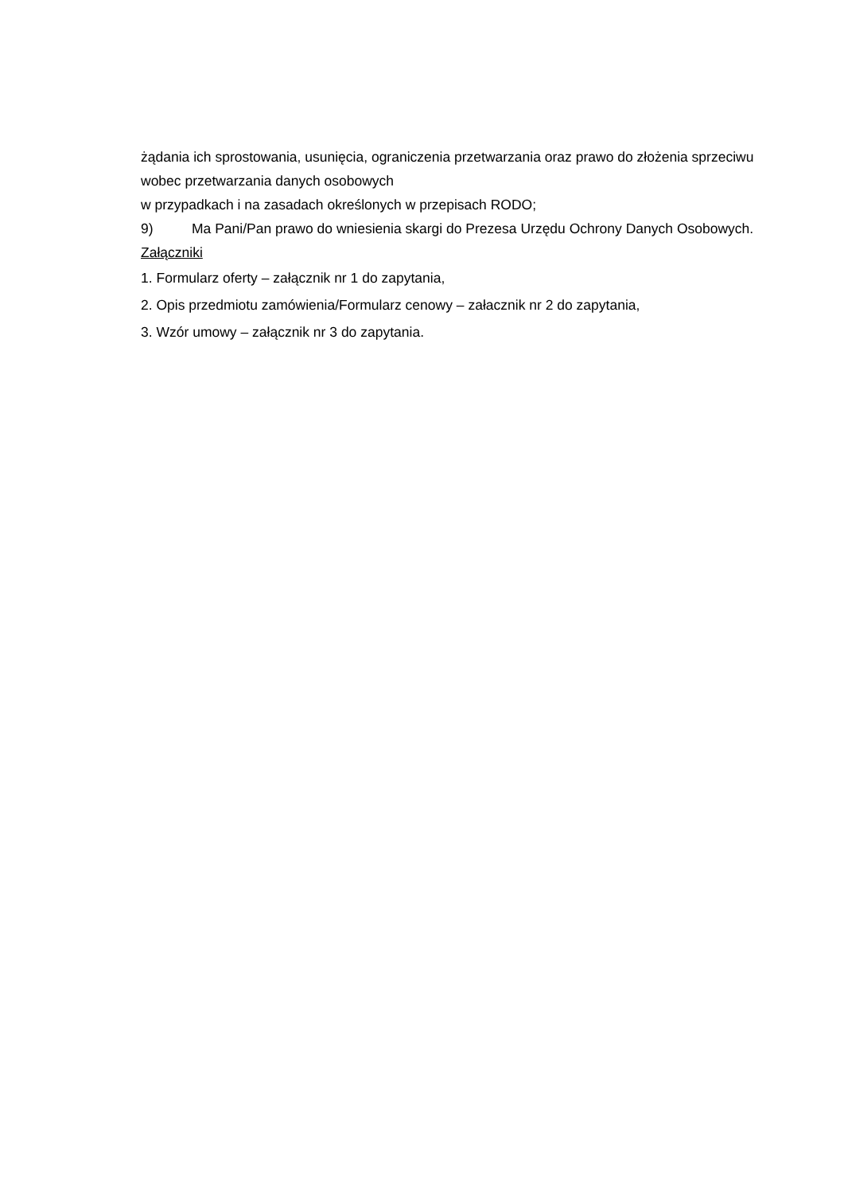żądania ich sprostowania, usunięcia, ograniczenia przetwarzania oraz prawo do złożenia sprzeciwu wobec przetwarzania danych osobowych
w przypadkach i na zasadach określonych w przepisach RODO;
9) Ma Pani/Pan prawo do wniesienia skargi do Prezesa Urzędu Ochrony Danych Osobowych.
Załączniki
1. Formularz oferty – załącznik nr 1 do zapytania,
2. Opis przedmiotu zamówienia/Formularz cenowy – załacznik nr 2 do zapytania,
3. Wzór umowy – załącznik nr 3 do zapytania.